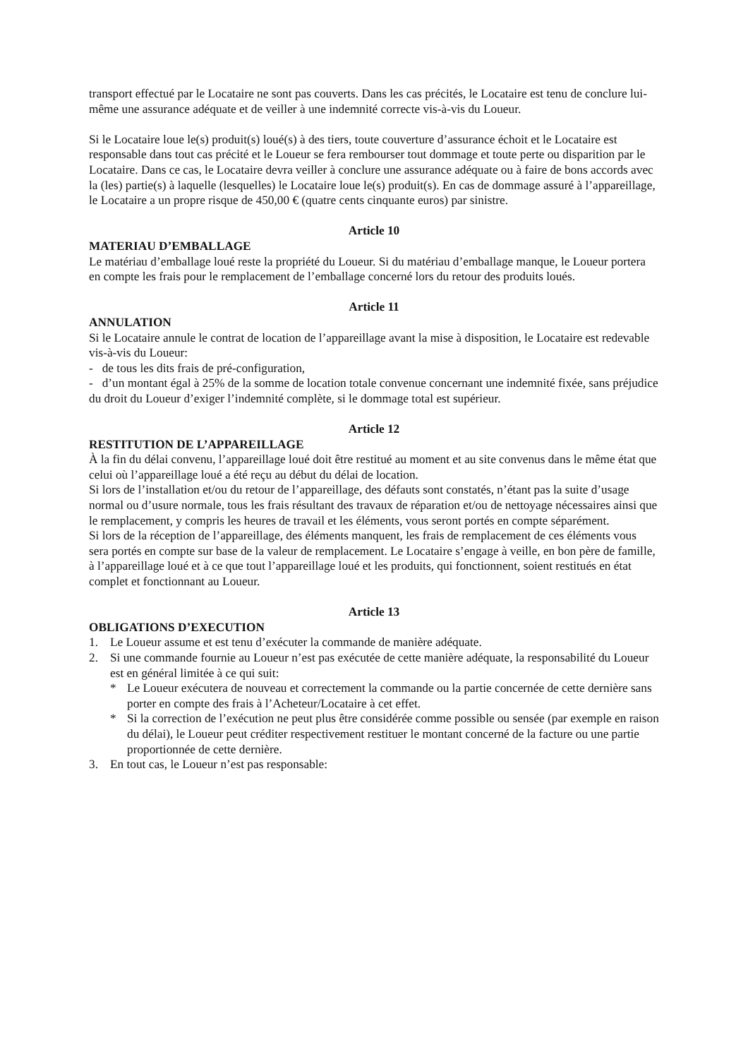transport effectué par le Locataire ne sont pas couverts. Dans les cas précités, le Locataire est tenu de conclure lui-même une assurance adéquate et de veiller à une indemnité correcte vis-à-vis du Loueur.
Si le Locataire loue le(s) produit(s) loué(s) à des tiers, toute couverture d’assurance échoit et le Locataire est responsable dans tout cas précité et le Loueur se fera rembourser tout dommage et toute perte ou disparition par le Locataire. Dans ce cas, le Locataire devra veiller à conclure une assurance adéquate ou à faire de bons accords avec la (les) partie(s) à laquelle (lesquelles) le Locataire loue le(s) produit(s). En cas de dommage assuré à l’appareillage, le Locataire a un propre risque de 450,00 € (quatre cents cinquante euros) par sinistre.
Article 10
MATERIAU D’EMBALLAGE
Le matériau d’emballage loué reste la propriété du Loueur. Si du matériau d’emballage manque, le Loueur portera en compte les frais pour le remplacement de l’emballage concerné lors du retour des produits loués.
Article 11
ANNULATION
Si le Locataire annule le contrat de location de l’appareillage avant la mise à disposition, le Locataire est redevable vis-à-vis du Loueur:
- de tous les dits frais de pré-configuration,
- d’un montant égal à 25% de la somme de location totale convenue concernant une indemnité fixée, sans préjudice du droit du Loueur d’exiger l’indemnité complète, si le dommage total est supérieur.
Article 12
RESTITUTION DE L’APPAREILLAGE
À la fin du délai convenu, l’appareillage loué doit être restitué au moment et au site convenus dans le même état que celui où l’appareillage loué a été reçu au début du délai de location.
Si lors de l’installation et/ou du retour de l’appareillage, des défauts sont constatés, n’étant pas la suite d’usage normal ou d’usure normale, tous les frais résultant des travaux de réparation et/ou de nettoyage nécessaires ainsi que le remplacement, y compris les heures de travail et les éléments, vous seront portés en compte séparément.
Si lors de la réception de l’appareillage, des éléments manquent, les frais de remplacement de ces éléments vous sera portés en compte sur base de la valeur de remplacement. Le Locataire s’engage à veille, en bon père de famille, à l’appareillage loué et à ce que tout l’appareillage loué et les produits, qui fonctionnent, soient restitués en état complet et fonctionnant au Loueur.
Article 13
OBLIGATIONS D’EXECUTION
1. Le Loueur assume et est tenu d’exécuter la commande de manière adéquate.
2. Si une commande fournie au Loueur n’est pas exécutée de cette manière adéquate, la responsabilité du Loueur est en général limitée à ce qui suit:
* Le Loueur exécutera de nouveau et correctement la commande ou la partie concernée de cette dernière sans porter en compte des frais à l’Acheteur/Locataire à cet effet.
* Si la correction de l’exécution ne peut plus être considérée comme possible ou sensée (par exemple en raison du délai), le Loueur peut créditer respectivement restituer le montant concerné de la facture ou une partie proportionnée de cette dernière.
3. En tout cas, le Loueur n’est pas responsable: